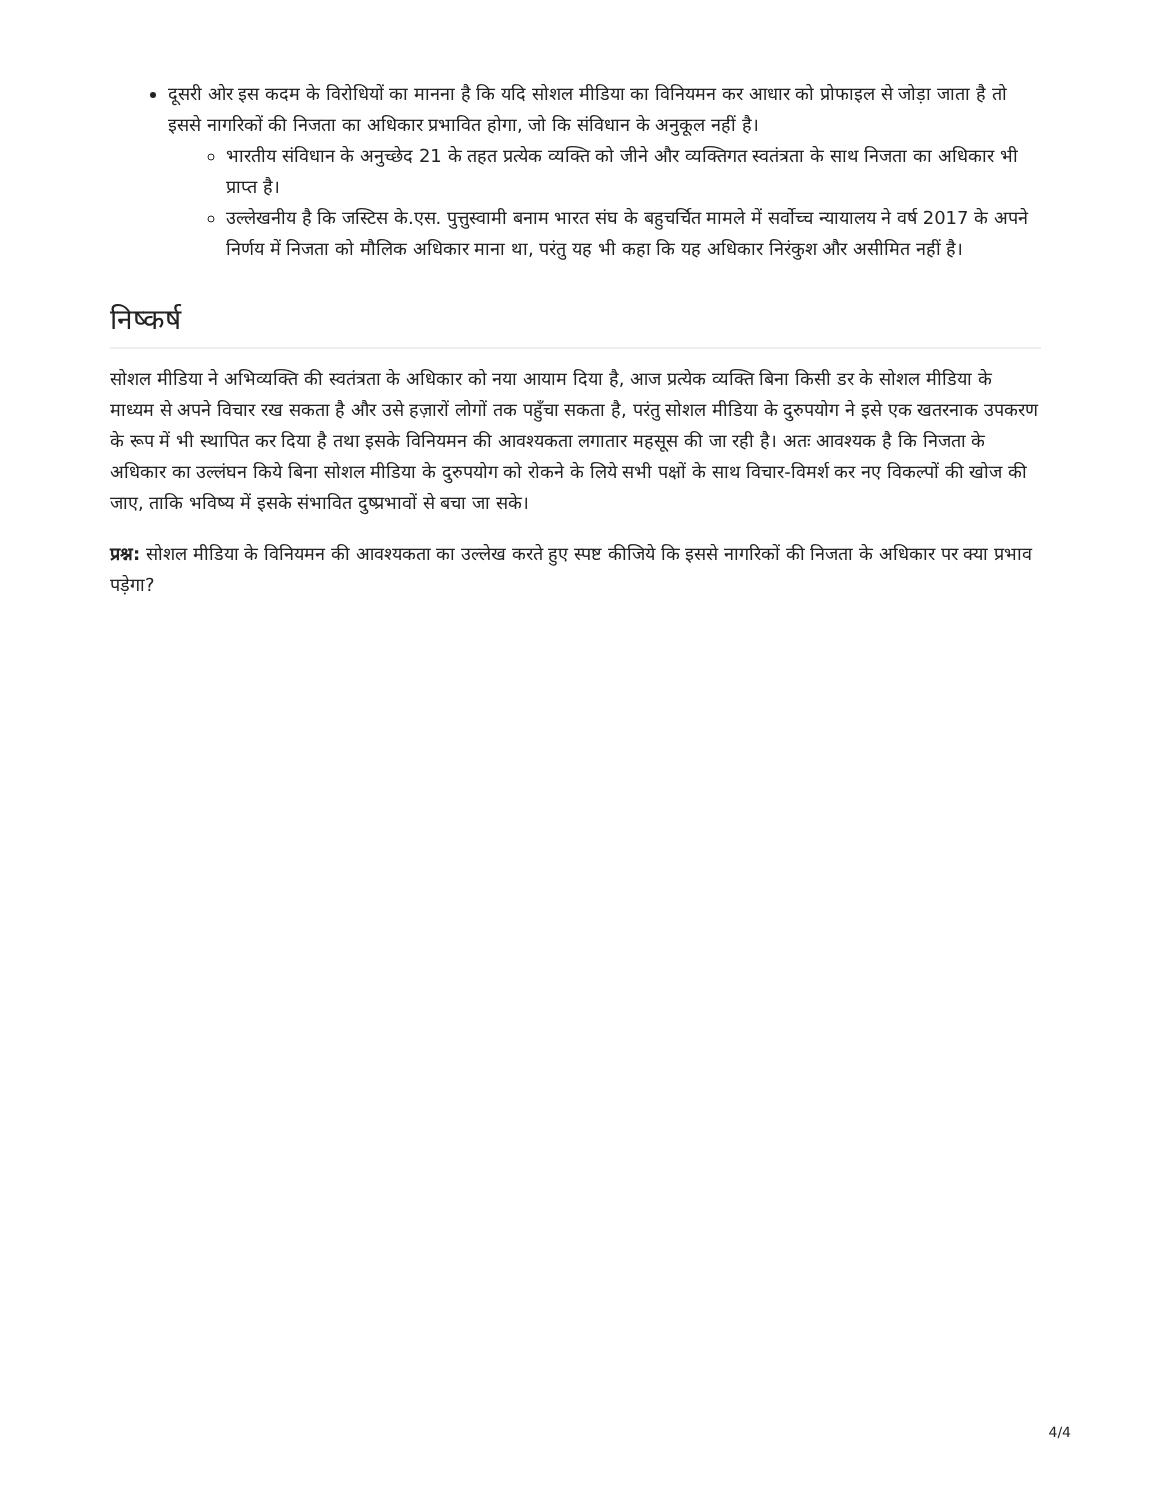दूसरी ओर इस कदम के विरोधियों का मानना है कि यदि सोशल मीडिया का विनियमन कर आधार को प्रोफाइल से जोड़ा जाता है तो इससे नागरिकों की निजता का अधिकार प्रभावित होगा, जो कि संविधान के अनुकूल नहीं है।
भारतीय संविधान के अनुच्छेद 21 के तहत प्रत्येक व्यक्ति को जीने और व्यक्तिगत स्वतंत्रता के साथ निजता का अधिकार भी प्राप्त है।
उल्लेखनीय है कि जस्टिस के.एस. पुत्तुस्वामी बनाम भारत संघ के बहुचर्चित मामले में सर्वोच्च न्यायालय ने वर्ष 2017 के अपने निर्णय में निजता को मौलिक अधिकार माना था, परंतु यह भी कहा कि यह अधिकार निरंकुश और असीमित नहीं है।
निष्कर्ष
सोशल मीडिया ने अभिव्यक्ति की स्वतंत्रता के अधिकार को नया आयाम दिया है, आज प्रत्येक व्यक्ति बिना किसी डर के सोशल मीडिया के माध्यम से अपने विचार रख सकता है और उसे हज़ारों लोगों तक पहुँचा सकता है, परंतु सोशल मीडिया के दुरुपयोग ने इसे एक खतरनाक उपकरण के रूप में भी स्थापित कर दिया है तथा इसके विनियमन की आवश्यकता लगातार महसूस की जा रही है। अतः आवश्यक है कि निजता के अधिकार का उल्लंघन किये बिना सोशल मीडिया के दुरुपयोग को रोकने के लिये सभी पक्षों के साथ विचार-विमर्श कर नए विकल्पों की खोज की जाए, ताकि भविष्य में इसके संभावित दुष्प्रभावों से बचा जा सके।
प्रश्न: सोशल मीडिया के विनियमन की आवश्यकता का उल्लेख करते हुए स्पष्ट कीजिये कि इससे नागरिकों की निजता के अधिकार पर क्या प्रभाव पड़ेगा?
4/4